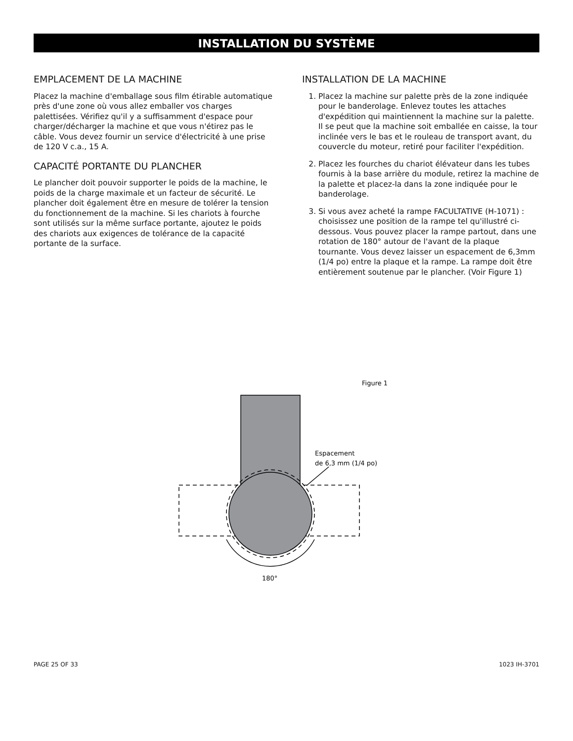INSTALLATION DU SYSTÈME
EMPLACEMENT DE LA MACHINE
Placez la machine d'emballage sous film étirable automatique près d'une zone où vous allez emballer vos charges palettisées. Vérifiez qu'il y a suffisamment d'espace pour charger/décharger la machine et que vous n'étirez pas le câble. Vous devez fournir un service d'électricité à une prise de 120 V c.a., 15 A.
CAPACITÉ PORTANTE DU PLANCHER
Le plancher doit pouvoir supporter le poids de la machine, le poids de la charge maximale et un facteur de sécurité. Le plancher doit également être en mesure de tolérer la tension du fonctionnement de la machine. Si les chariots à fourche sont utilisés sur la même surface portante, ajoutez le poids des chariots aux exigences de tolérance de la capacité portante de la surface.
INSTALLATION DE LA MACHINE
1. Placez la machine sur palette près de la zone indiquée pour le banderolage. Enlevez toutes les attaches d'expédition qui maintiennent la machine sur la palette. Il se peut que la machine soit emballée en caisse, la tour inclinée vers le bas et le rouleau de transport avant, du couvercle du moteur, retiré pour faciliter l'expédition.
2. Placez les fourches du chariot élévateur dans les tubes fournis à la base arrière du module, retirez la machine de la palette et placez-la dans la zone indiquée pour le banderolage.
3. Si vous avez acheté la rampe FACULTATIVE (H-1071) : choisissez une position de la rampe tel qu'illustré ci-dessous. Vous pouvez placer la rampe partout, dans une rotation de 180° autour de l'avant de la plaque tournante. Vous devez laisser un espacement de 6,3mm (1/4 po) entre la plaque et la rampe. La rampe doit être entièrement soutenue par le plancher. (Voir Figure 1)
Figure 1
Espacement
de 6,3 mm (1/4 po)
180°
PAGE 25 OF 33 1023 IH-3701